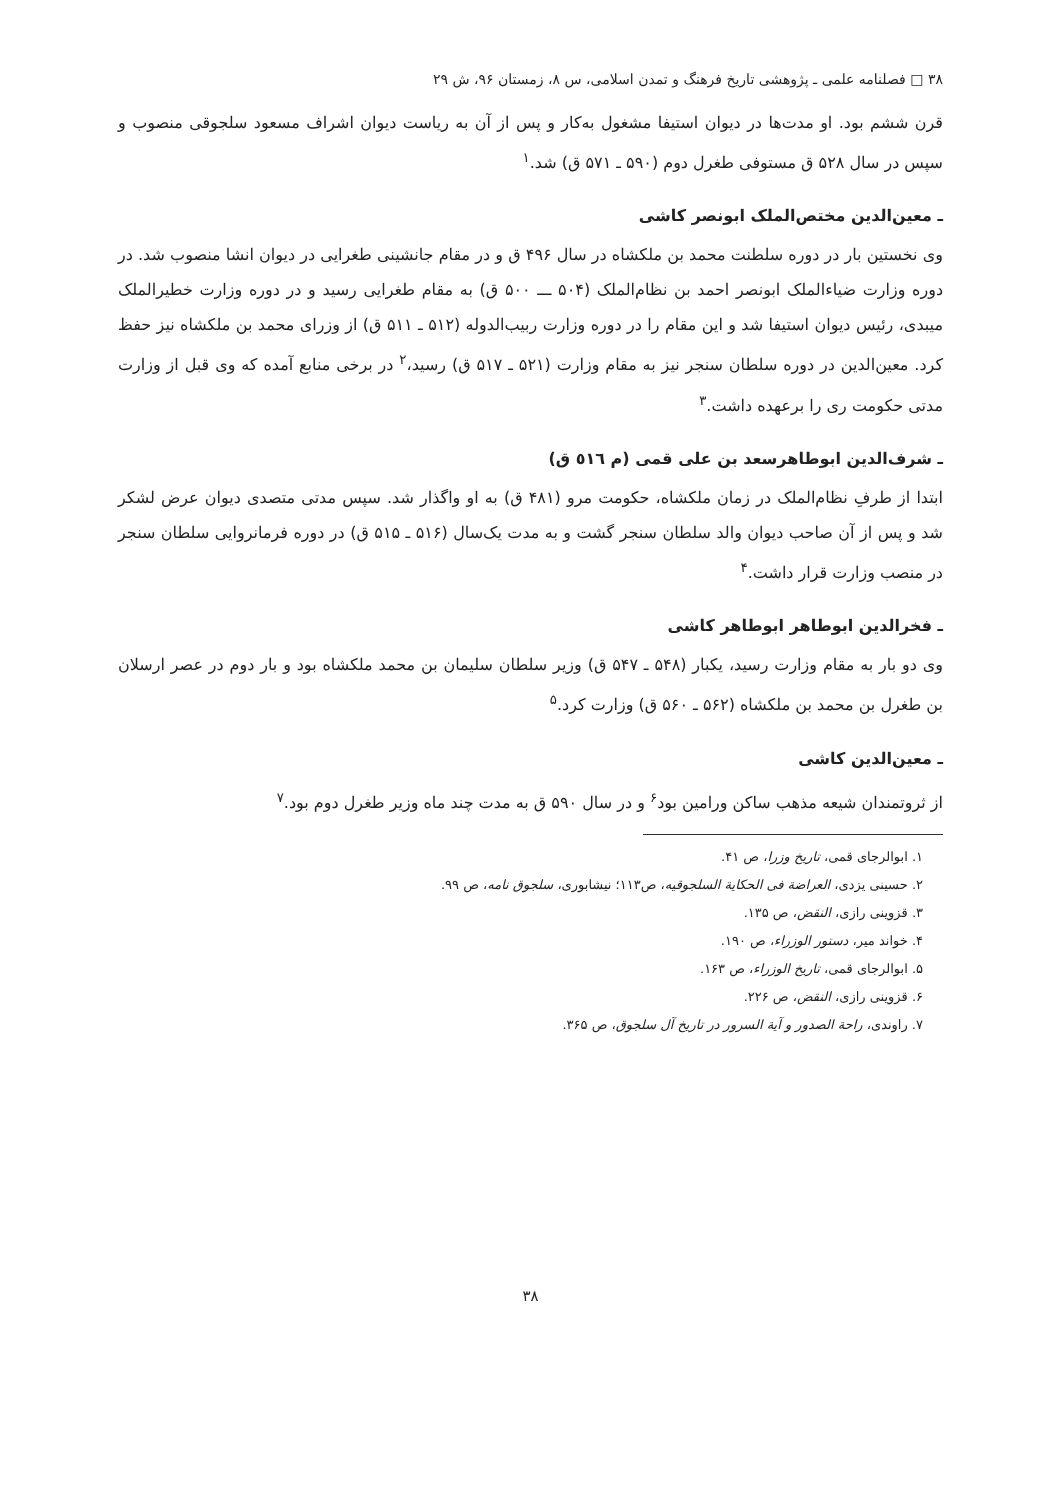۳۸ □ فصلنامه علمی ـ پژوهشی تاریخ فرهنگ و تمدن اسلامی، س ۸، زمستان ۹۶، ش ۲۹
قرن ششم بود. او مدت‌ها در دیوان استیفا مشغول به‌کار و پس از آن به ریاست دیوان اشراف مسعود سلجوقی منصوب و سپس در سال ۵۲۸ ق مستوفی طغرل دوم (۵۹۰ ـ ۵۷۱ ق) شد.<sup>۱</sup>
ـ معین‌الدین مختص‌الملک ابونصر کاشی
وی نخستین بار در دوره سلطنت محمد بن ملکشاه در سال ۴۹۶ ق و در مقام جانشینی طغرایی در دیوان انشا منصوب شد. در دوره وزارت ضیاءالملک ابونصر احمد بن نظام‌الملک (۵۰۴ ـــ ۵۰۰ ق) به مقام طغرایی رسید و در دوره وزارت خطیرالملک میبدی، رئیس دیوان استیفا شد و این مقام را در دوره وزارت ربیب‌الدوله (۵۱۲ ـ ۵۱۱ ق) از وزرای محمد بن ملکشاه نیز حفظ کرد. معین‌الدین در دوره سلطان سنجر نیز به مقام وزارت (۵۲۱ ـ ۵۱۷ ق) رسید،<sup>۲</sup> در برخی منابع آمده که وی قبل از وزارت مدتی حکومت ری را برعهده داشت.<sup>۳</sup>
ـ شرف‌الدین ابوطاهرسعد بن علی قمی (م ٥١٦ ق)
ابتدا از طرفِ نظام‌الملک در زمان ملکشاه، حکومت مرو (۴۸۱ ق) به او واگذار شد. سپس مدتی متصدی دیوان عرض لشکر شد و پس از آن صاحب دیوان والد سلطان سنجر گشت و به مدت یک‌سال (۵۱۶ ـ ۵۱۵ ق) در دوره فرمانروایی سلطان سنجر در منصب وزارت قرار داشت.<sup>۴</sup>
ـ فخرالدین ابوطاهر ابوطاهر کاشی
وی دو بار به مقام وزارت رسید، یکبار (۵۴۸ ـ ۵۴۷ ق) وزیر سلطان سلیمان بن محمد ملکشاه بود و بار دوم در عصر ارسلان بن طغرل بن محمد بن ملکشاه (۵۶۲ ـ ۵۶۰ ق) وزارت کرد.<sup>۵</sup>
ـ معین‌الدین کاشی
از ثروتمندان شیعه مذهب ساکن ورامین بود<sup>۶</sup> و در سال ۵۹۰ ق به مدت چند ماه وزیر طغرل دوم بود.<sup>۷</sup>
۱. ابوالرجای قمی، تاریخ وزرا، ص ۴۱.
۲. حسینی یزدی، العراضة فی الحکایة السلجوقیه، ص۱۱۳؛ نیشابوری، سلجوق نامه، ص ۹۹.
۳. قزوینی رازی، النقض، ص ۱۳۵.
۴. خواند میر، دستور الوزراء، ص ۱۹۰.
۵. ابوالرجای قمی، تاریخ الوزراء، ص ۱۶۳.
۶. قزوینی رازی، النقض، ص ۲۲۶.
۷. راوندی، راحة الصدور و آیة السرور در تاریخ آل سلجوق، ص ۳۶۵.
۳۸